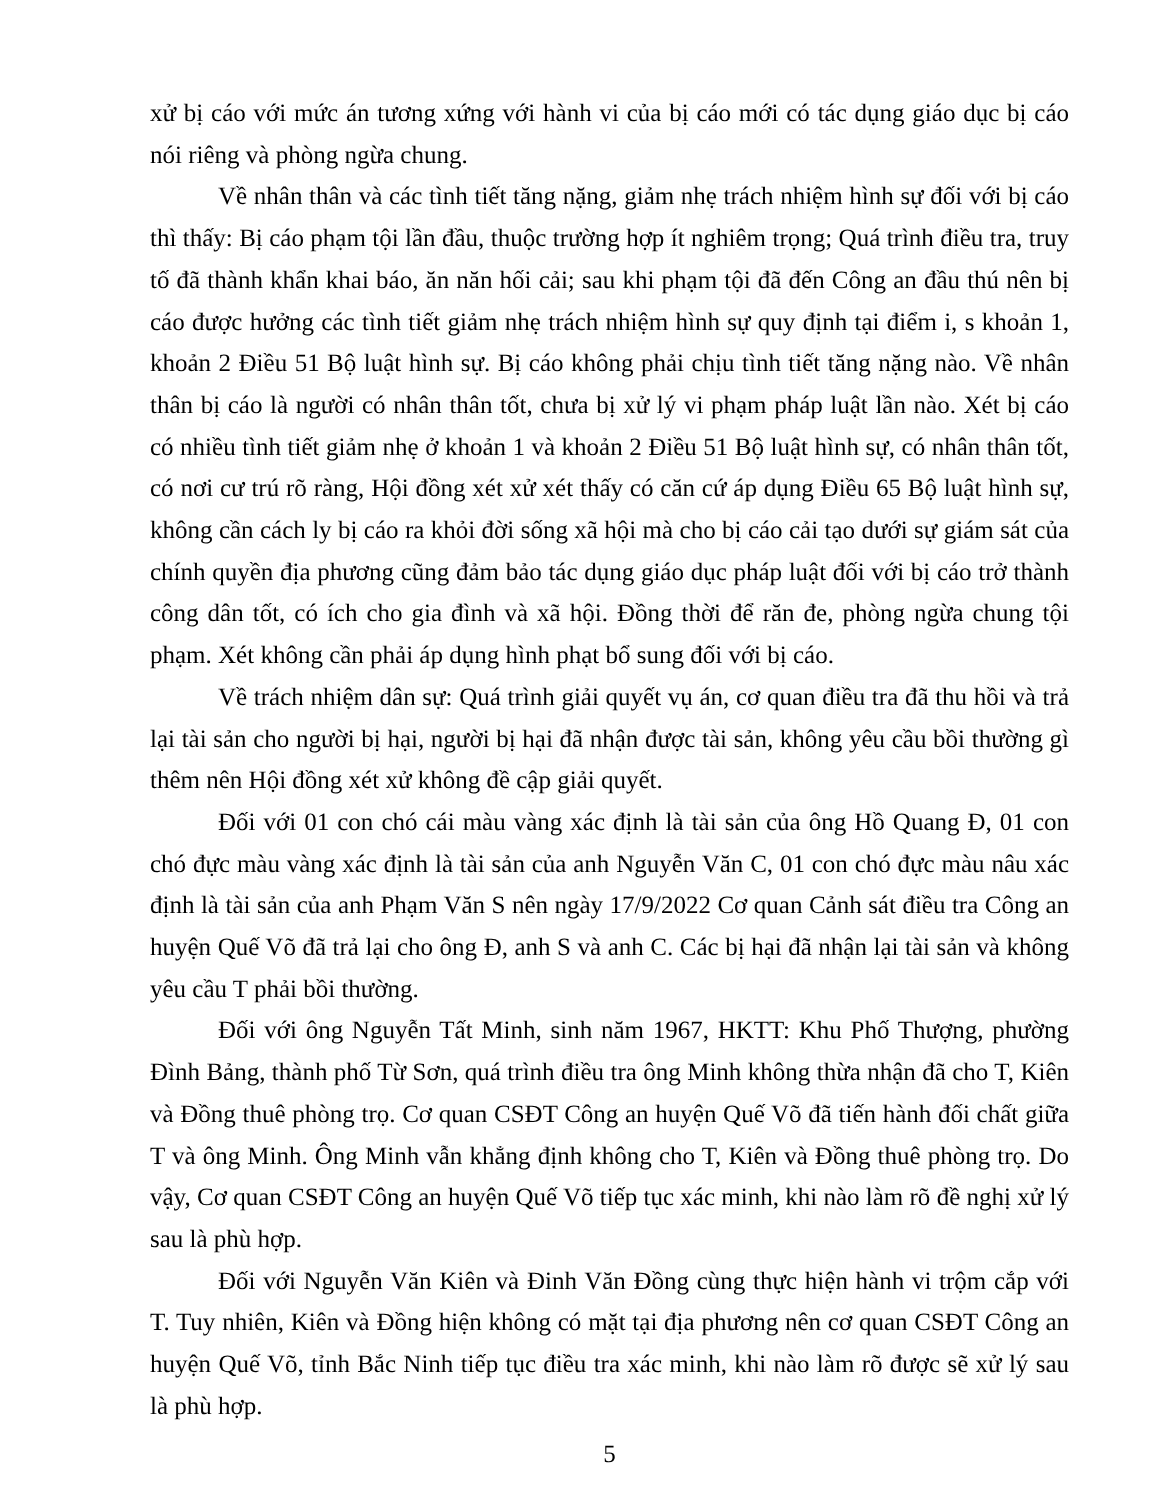xử bị cáo với mức án tương xứng với hành vi của bị cáo mới có tác dụng giáo dục bị cáo nói riêng và phòng ngừa chung.
Về nhân thân và các tình tiết tăng nặng, giảm nhẹ trách nhiệm hình sự đối với bị cáo thì thấy: Bị cáo phạm tội lần đầu, thuộc trường hợp ít nghiêm trọng; Quá trình điều tra, truy tố đã thành khẩn khai báo, ăn năn hối cải; sau khi phạm tội đã đến Công an đầu thú nên bị cáo được hưởng các tình tiết giảm nhẹ trách nhiệm hình sự quy định tại điểm i, s khoản 1, khoản 2 Điều 51 Bộ luật hình sự. Bị cáo không phải chịu tình tiết tăng nặng nào. Về nhân thân bị cáo là người có nhân thân tốt, chưa bị xử lý vi phạm pháp luật lần nào. Xét bị cáo có nhiều tình tiết giảm nhẹ ở khoản 1 và khoản 2 Điều 51 Bộ luật hình sự, có nhân thân tốt, có nơi cư trú rõ ràng, Hội đồng xét xử xét thấy có căn cứ áp dụng Điều 65 Bộ luật hình sự, không cần cách ly bị cáo ra khỏi đời sống xã hội mà cho bị cáo cải tạo dưới sự giám sát của chính quyền địa phương cũng đảm bảo tác dụng giáo dục pháp luật đối với bị cáo trở thành công dân tốt, có ích cho gia đình và xã hội. Đồng thời để răn đe, phòng ngừa chung tội phạm. Xét không cần phải áp dụng hình phạt bổ sung đối với bị cáo.
Về trách nhiệm dân sự: Quá trình giải quyết vụ án, cơ quan điều tra đã thu hồi và trả lại tài sản cho người bị hại, người bị hại đã nhận được tài sản, không yêu cầu bồi thường gì thêm nên Hội đồng xét xử không đề cập giải quyết.
Đối với 01 con chó cái màu vàng xác định là tài sản của ông Hồ Quang Đ, 01 con chó đực màu vàng xác định là tài sản của anh Nguyễn Văn C, 01 con chó đực màu nâu xác định là tài sản của anh Phạm Văn S nên ngày 17/9/2022 Cơ quan Cảnh sát điều tra Công an huyện Quế Võ đã trả lại cho ông Đ, anh S và anh C. Các bị hại đã nhận lại tài sản và không yêu cầu T phải bồi thường.
Đối với ông Nguyễn Tất Minh, sinh năm 1967, HKTT: Khu Phố Thượng, phường Đình Bảng, thành phố Từ Sơn, quá trình điều tra ông Minh không thừa nhận đã cho T, Kiên và Đồng thuê phòng trọ. Cơ quan CSĐT Công an huyện Quế Võ đã tiến hành đối chất giữa T và ông Minh. Ông Minh vẫn khẳng định không cho T, Kiên và Đồng thuê phòng trọ. Do vậy, Cơ quan CSĐT Công an huyện Quế Võ tiếp tục xác minh, khi nào làm rõ đề nghị xử lý sau là phù hợp.
Đối với Nguyễn Văn Kiên và Đinh Văn Đồng cùng thực hiện hành vi trộm cắp với T. Tuy nhiên, Kiên và Đồng hiện không có mặt tại địa phương nên cơ quan CSĐT Công an huyện Quế Võ, tỉnh Bắc Ninh tiếp tục điều tra xác minh, khi nào làm rõ được sẽ xử lý sau là phù hợp.
5